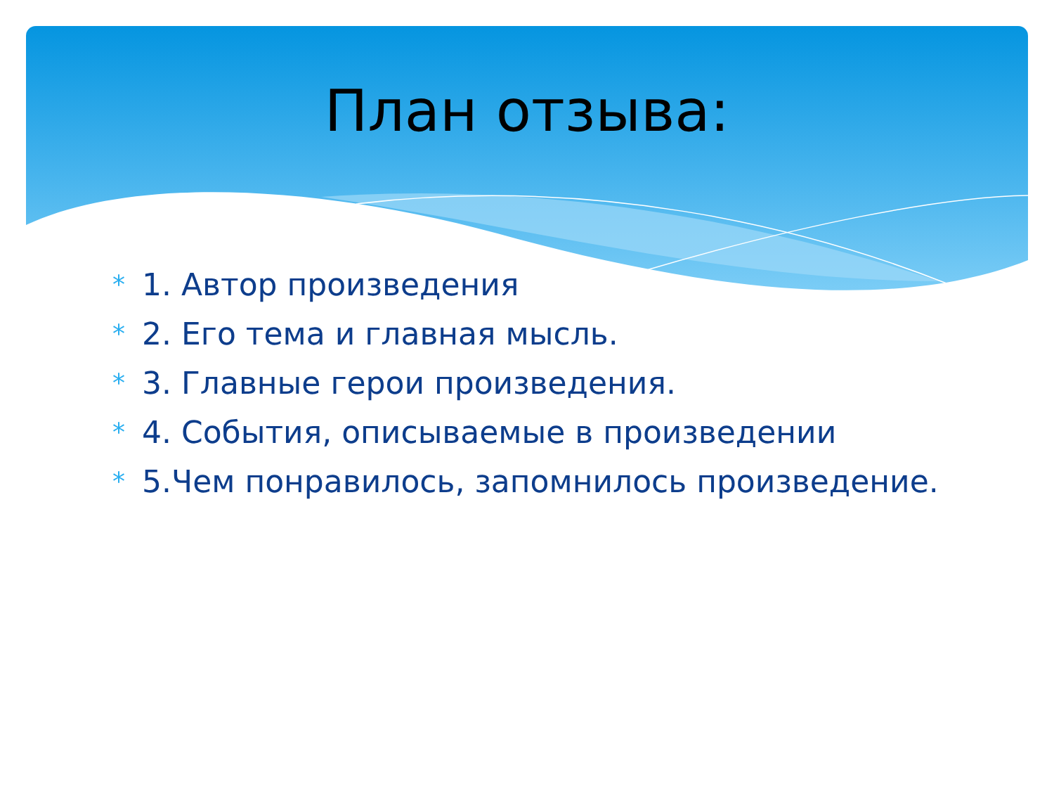План отзыва:
* 1. Автор произведения
* 2. Его тема и главная мысль.
* 3. Главные герои произведения.
* 4. События, описываемые в произведении
* 5.Чем понравилось, запомнилось произведение.